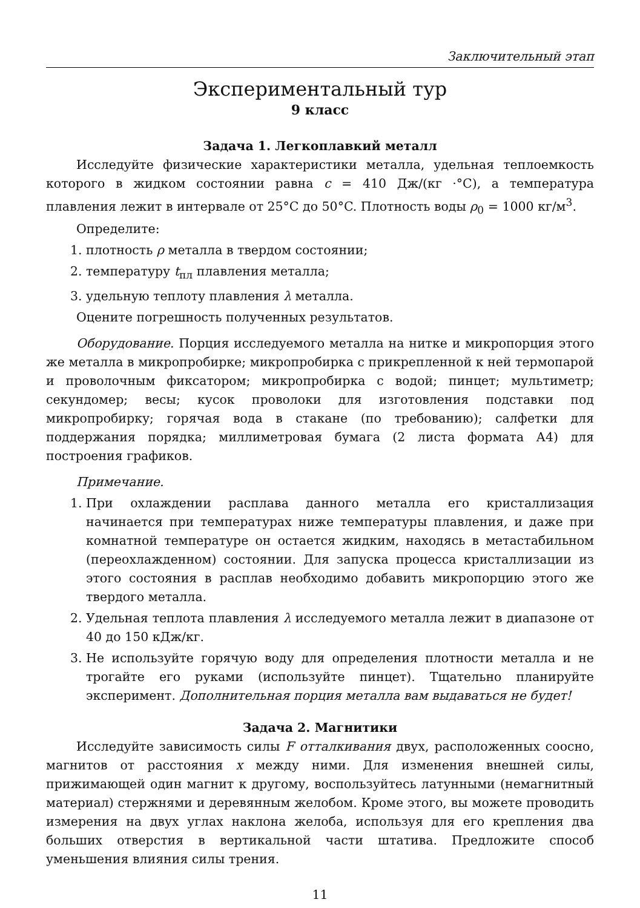Заключительный этап
Экспериментальный тур
9 класс
Задача 1. Легкоплавкий металл
Исследуйте физические характеристики металла, удельная теплоемкость которого в жидком состоянии равна c = 410 Дж/(кг ·°C), а температура плавления лежит в интервале от 25°C до 50°C. Плотность воды ρ<sub>0</sub> = 1000 кг/м<sup>3</sup>.
Определите:
1. плотность ρ металла в твердом состоянии;
2. температуру t<sub>пл</sub> плавления металла;
3. удельную теплоту плавления λ металла.
Оцените погрешность полученных результатов.
Оборудование. Порция исследуемого металла на нитке и микропорция этого же металла в микропробирке; микропробирка с прикрепленной к ней термопарой и проволочным фиксатором; микропробирка с водой; пинцет; мультиметр; секундомер; весы; кусок проволоки для изготовления подставки под микропробирку; горячая вода в стакане (по требованию); салфетки для поддержания порядка; миллиметровая бумага (2 листа формата А4) для построения графиков.
Примечание.
1. При охлаждении расплава данного металла его кристаллизация начинается при температурах ниже температуры плавления, и даже при комнатной температуре он остается жидким, находясь в метастабильном (переохлажденном) состоянии. Для запуска процесса кристаллизации из этого состояния в расплав необходимо добавить микропорцию этого же твердого металла.
2. Удельная теплота плавления λ исследуемого металла лежит в диапазоне от 40 до 150 кДж/кг.
3. Не используйте горячую воду для определения плотности металла и не трогайте его руками (используйте пинцет). Тщательно планируйте эксперимент. Дополнительная порция металла вам выдаваться не будет!
Задача 2. Магнитики
Исследуйте зависимость силы F отталкивания двух, расположенных соосно, магнитов от расстояния x между ними. Для изменения внешней силы, прижимающей один магнит к другому, воспользуйтесь латунными (немагнитный материал) стержнями и деревянным желобом. Кроме этого, вы можете проводить измерения на двух углах наклона желоба, используя для его крепления два больших отверстия в вертикальной части штатива. Предложите способ уменьшения влияния силы трения.
11